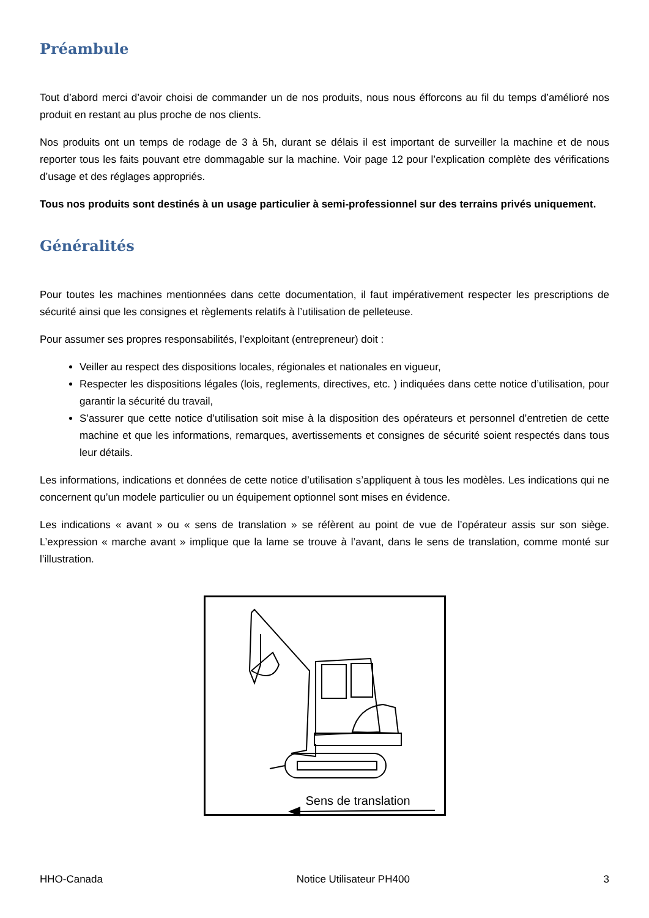Préambule
Tout d’abord merci d’avoir choisi de commander un de nos produits, nous nous éfforcons au fil du temps d’amélioré nos produit en restant au plus proche de nos clients.
Nos produits ont un temps de rodage de 3 à 5h, durant se délais il est important de surveiller la machine et de nous reporter tous les faits pouvant etre dommagable sur la machine. Voir page 12 pour l’explication complète des vérifications d’usage et des réglages appropriés.
Tous nos produits sont destinés à un usage particulier à semi-professionnel sur des terrains privés uniquement.
Généralités
Pour toutes les machines mentionnées dans cette documentation, il faut impérativement respecter les prescriptions de sécurité ainsi que les consignes et règlements relatifs à l’utilisation de pelleteuse.
Pour assumer ses propres responsabilités, l’exploitant (entrepreneur) doit :
Veiller au respect des dispositions locales, régionales et nationales en vigueur,
Respecter les dispositions légales (lois, reglements, directives, etc. ) indiquées dans cette notice d’utilisation, pour garantir la sécurité du travail,
S’assurer que cette notice d’utilisation soit mise à la disposition des opérateurs et personnel d’entretien de cette machine et que les informations, remarques, avertissements et consignes de sécurité soient respectés dans tous leur détails.
Les informations, indications et données de cette notice d’utilisation s’appliquent à tous les modèles. Les indications qui ne concernent qu’un modele particulier ou un équipement optionnel sont mises en évidence.
Les indications « avant » ou « sens de translation » se réfèrent au point de vue de l’opérateur assis sur son siège. L’expression « marche avant » implique que la lame se trouve à l’avant, dans le sens de translation, comme monté sur l’illustration.
Sens de translation
HHO-Canada Notice Utilisateur PH400 3